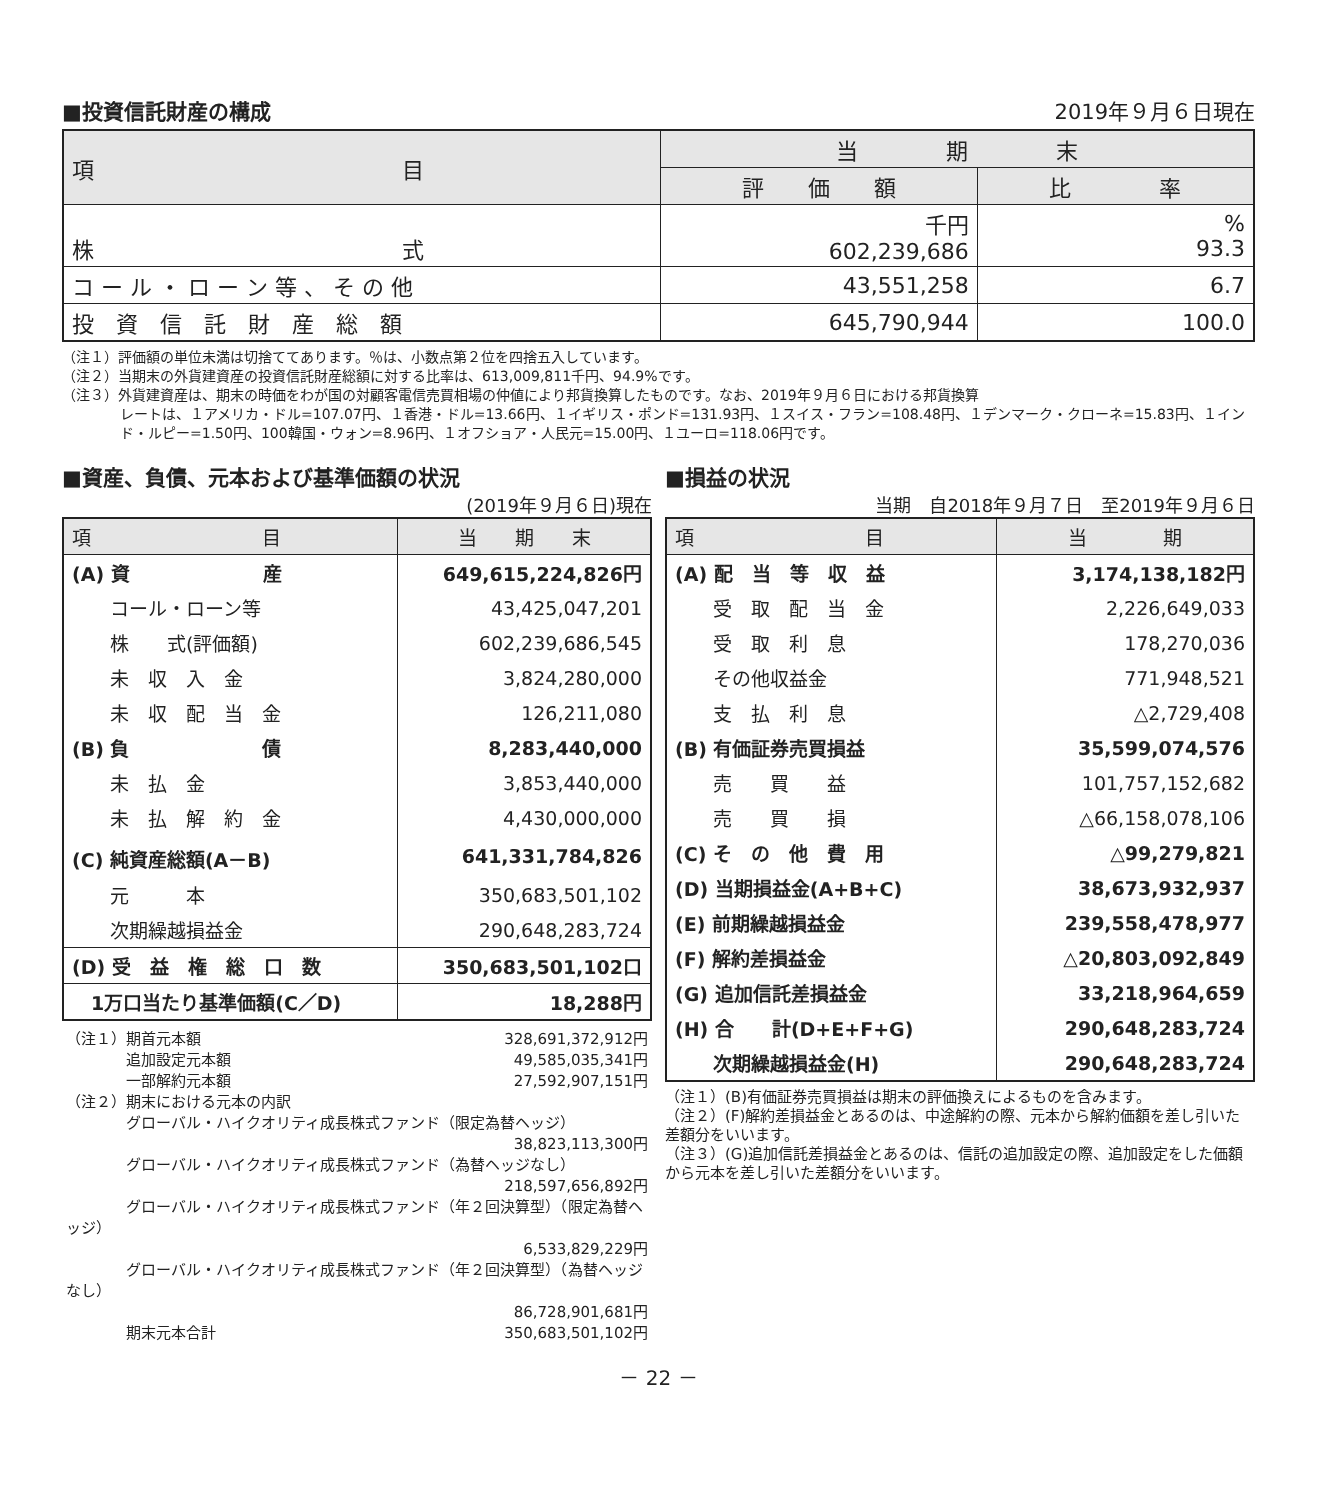■投資信託財産の構成 2019年９月６日現在
| 項 目 | 当 期 末 | |
| | 評 価 額 | 比 率 |
| 株 式 | 千円 602,239,686 | % 93.3 |
| コ ー ル ・ ロ ー ン 等 、 そ の 他 | 43,551,258 | 6.7 |
| 投 資 信 託 財 産 総 額 | 645,790,944 | 100.0 |
（注１）評価額の単位未満は切捨ててあります。％は、小数点第２位を四捨五入しています。
（注２）当期末の外貨建資産の投資信託財産総額に対する比率は、613,009,811千円、94.9%です。
（注３）外貨建資産は、期末の時価をわが国の対顧客電信売買相場の仲値により邦貨換算したものです。なお、2019年９月６日における邦貨換算
レートは、１アメリカ・ドル=107.07円、１香港・ドル=13.66円、１イギリス・ポンド=131.93円、１スイス・フラン=108.48円、１デンマーク・クローネ=15.83円、１インド・ルピー=1.50円、100韓国・ウォン=8.96円、１オフショア・人民元=15.00円、１ユーロ=118.06円です。
■資産、負債、元本および基準価額の状況
(2019年９月６日)現在
| 項 目 | 当 期 末 |
| (A) 資 産 | 649,615,224,826円 |
| コール・ローン等 | 43,425,047,201 |
| 株 式(評価額) | 602,239,686,545 |
| 未 収 入 金 | 3,824,280,000 |
| 未 収 配 当 金 | 126,211,080 |
| (B) 負 債 | 8,283,440,000 |
| 未 払 金 | 3,853,440,000 |
| 未 払 解 約 金 | 4,430,000,000 |
| (C) 純資産総額(A－B) | 641,331,784,826 |
| 元 本 | 350,683,501,102 |
| 次期繰越損益金 | 290,648,283,724 |
| (D) 受 益 権 総 口 数 | 350,683,501,102口 |
| 1万口当たり基準価額(C／D) | 18,288円 |
| （注１）期首元本額 | 328,691,372,912円 |
| 追加設定元本額 | 49,585,035,341円 |
| 一部解約元本額 | 27,592,907,151円 |
| （注２）期末における元本の内訳 | |
| グローバル・ハイクオリティ成長株式ファンド（限定為替ヘッジ） | |
| | 38,823,113,300円 |
| グローバル・ハイクオリティ成長株式ファンド（為替ヘッジなし） | |
| | 218,597,656,892円 |
| グローバル・ハイクオリティ成長株式ファンド（年２回決算型）（限定為替ヘッジ） | |
| | 6,533,829,229円 |
| グローバル・ハイクオリティ成長株式ファンド（年２回決算型）（為替ヘッジなし） | |
| | 86,728,901,681円 |
| 期末元本合計 | 350,683,501,102円 |
■損益の状況
当期　自2018年９月７日　至2019年９月６日
| 項 目 | 当 期 |
| (A) 配 当 等 収 益 | 3,174,138,182円 |
| 受 取 配 当 金 | 2,226,649,033 |
| 受 取 利 息 | 178,270,036 |
| その他収益金 | 771,948,521 |
| 支 払 利 息 | △2,729,408 |
| (B) 有価証券売買損益 | 35,599,074,576 |
| 売 買 益 | 101,757,152,682 |
| 売 買 損 | △66,158,078,106 |
| (C) そ の 他 費 用 | △99,279,821 |
| (D) 当期損益金(A+B+C) | 38,673,932,937 |
| (E) 前期繰越損益金 | 239,558,478,977 |
| (F) 解約差損益金 | △20,803,092,849 |
| (G) 追加信託差損益金 | 33,218,964,659 |
| (H) 合 計(D+E+F+G) | 290,648,283,724 |
| 次期繰越損益金(H) | 290,648,283,724 |
（注１）(B)有価証券売買損益は期末の評価換えによるものを含みます。
（注２）(F)解約差損益金とあるのは、中途解約の際、元本から解約価額を差し引いた差額分をいいます。
（注３）(G)追加信託差損益金とあるのは、信託の追加設定の際、追加設定をした価額から元本を差し引いた差額分をいいます。
－ 22 －